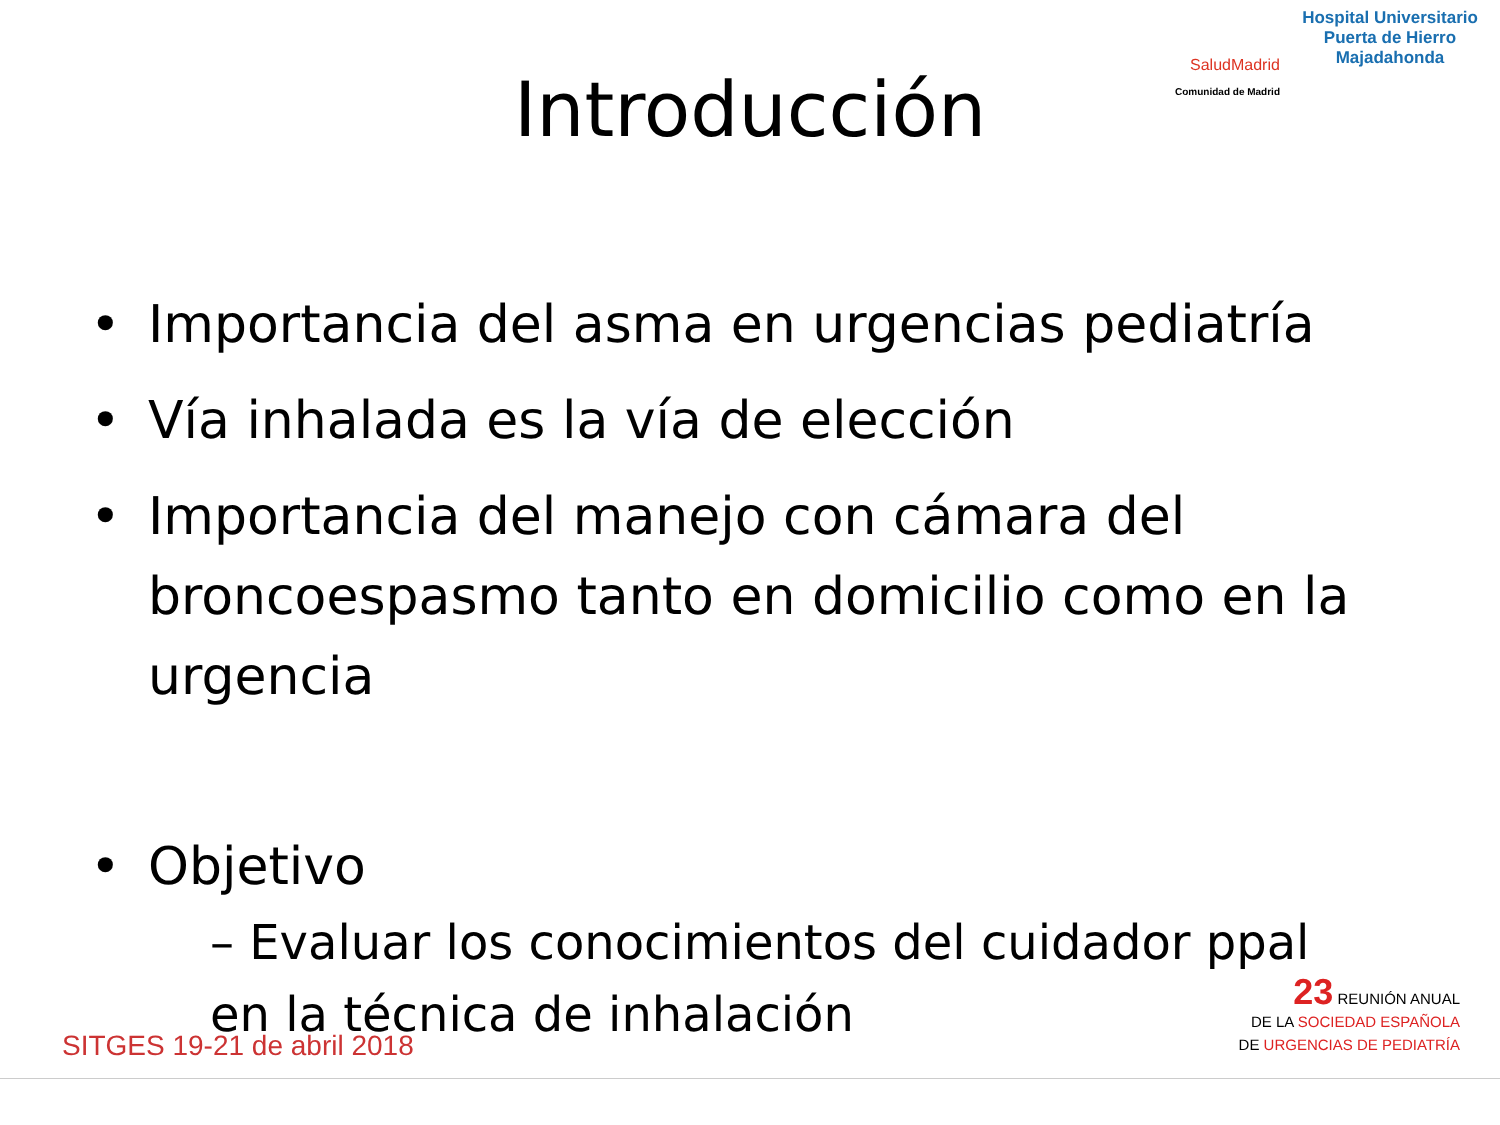Hospital Universitario
Puerta de Hierro
Majadahonda
SaludMadrid
Comunidad de Madrid
Introducción
• Importancia del asma en urgencias pediatría
• Vía inhalada es la vía de elección
• Importancia del manejo con cámara del broncoespasmo tanto en domicilio como en la urgencia
• Objetivo
– Evaluar los conocimientos del cuidador ppal en la técnica de inhalación
SITGES 19-21 de abril 2018
23 REUNIÓN ANUAL
DE LA SOCIEDAD ESPAÑOLA
DE URGENCIAS DE PEDIATRÍA